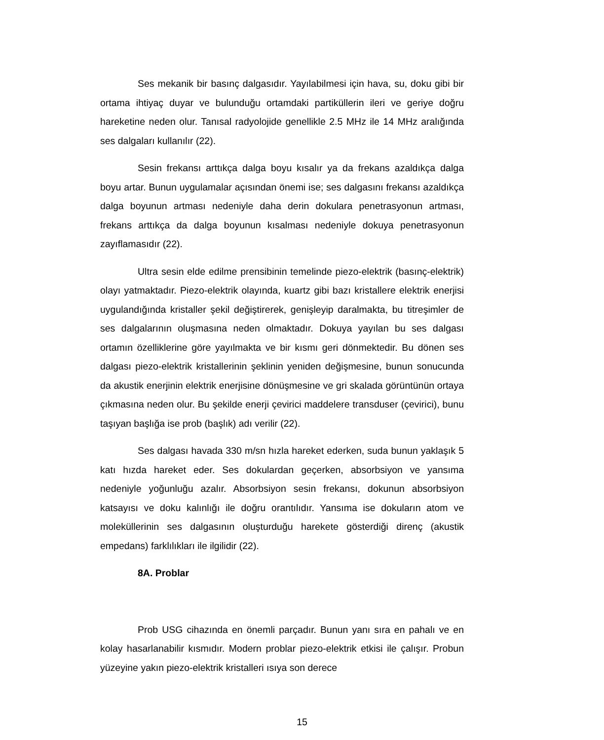Ses mekanik bir basınç dalgasıdır. Yayılabilmesi için hava, su, doku gibi bir ortama ihtiyaç duyar ve bulunduğu ortamdaki partiküllerin ileri ve geriye doğru hareketine neden olur. Tanısal radyolojide genellikle 2.5 MHz ile 14 MHz aralığında ses dalgaları kullanılır (22).
Sesin frekansı arttıkça dalga boyu kısalır ya da frekans azaldıkça dalga boyu artar. Bunun uygulamalar açısından önemi ise; ses dalgasını frekansı azaldıkça dalga boyunun artması nedeniyle daha derin dokulara penetrasyonun artması, frekans arttıkça da dalga boyunun kısalması nedeniyle dokuya penetrasyonun zayıflamasıdır (22).
Ultra sesin elde edilme prensibinin temelinde piezo-elektrik (basınç-elektrik) olayı yatmaktadır. Piezo-elektrik olayında, kuartz gibi bazı kristallere elektrik enerjisi uygulandığında kristaller şekil değiştirerek, genişleyip daralmakta, bu titreşimler de ses dalgalarının oluşmasına neden olmaktadır. Dokuya yayılan bu ses dalgası ortamın özelliklerine göre yayılmakta ve bir kısmı geri dönmektedir. Bu dönen ses dalgası piezo-elektrik kristallerinin şeklinin yeniden değişmesine, bunun sonucunda da akustik enerjinin elektrik enerjisine dönüşmesine ve gri skalada görüntünün ortaya çıkmasına neden olur. Bu şekilde enerji çevirici maddelere transduser (çevirici), bunu taşıyan başlığa ise prob (başlık) adı verilir (22).
Ses dalgası havada 330 m/sn hızla hareket ederken, suda bunun yaklaşık 5 katı hızda hareket eder. Ses dokulardan geçerken, absorbsiyon ve yansıma nedeniyle yoğunluğu azalır. Absorbsiyon sesin frekansı, dokunun absorbsiyon katsayısı ve doku kalınlığı ile doğru orantılıdır. Yansıma ise dokuların atom ve moleküllerinin ses dalgasının oluşturduğu harekete gösterdiği direnç (akustik empedans) farklılıkları ile ilgilidir (22).
8A. Problar
Prob USG cihazında en önemli parçadır. Bunun yanı sıra en pahalı ve en kolay hasarlanabilir kısmıdır. Modern problar piezo-elektrik etkisi ile çalışır. Probun yüzeyine yakın piezo-elektrik kristalleri ısıya son derece
15